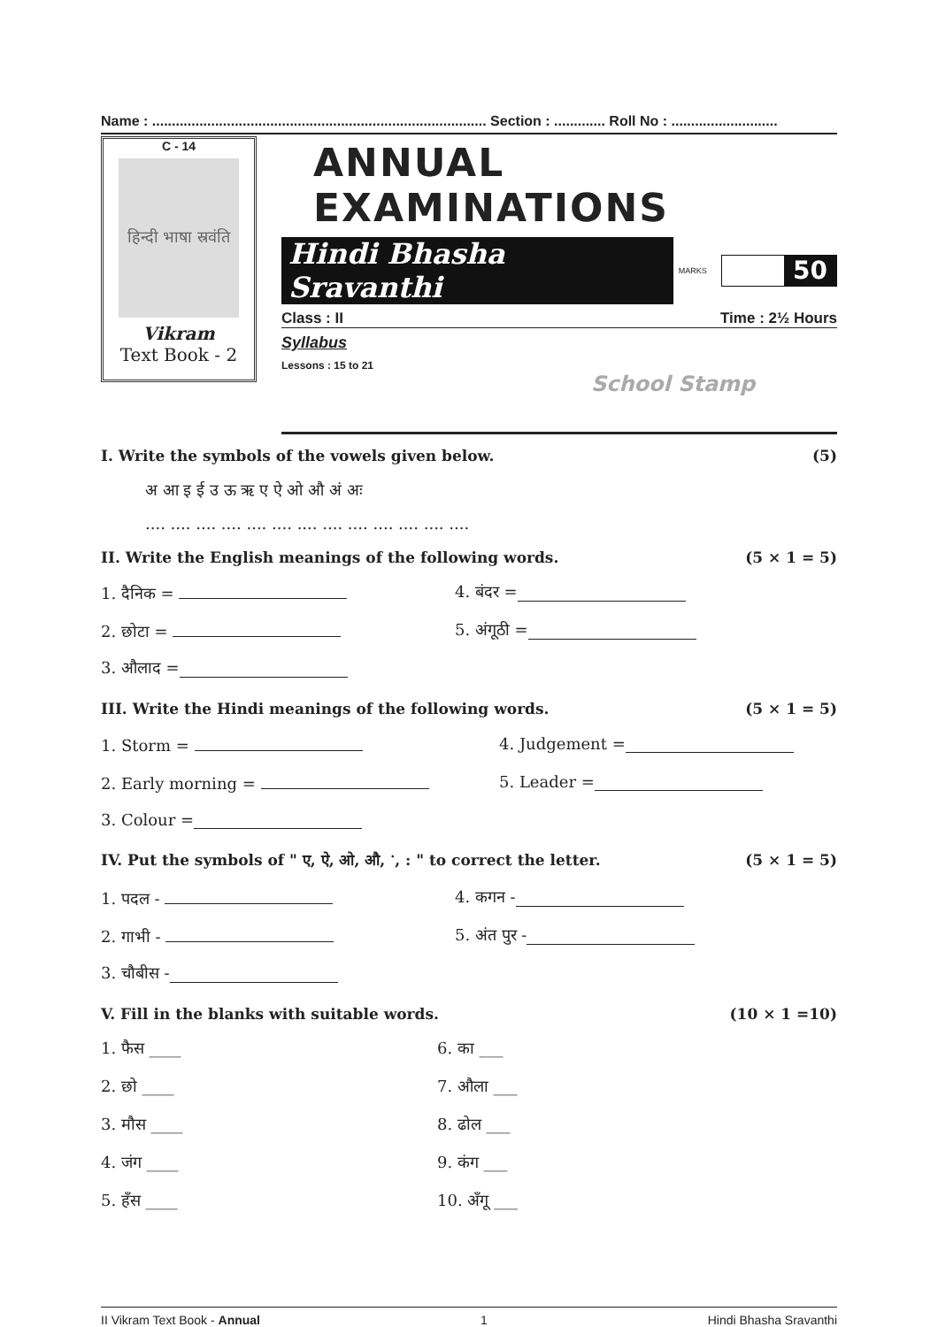Name : ..................................................................................... Section : ............. Roll No : ...........................
C - 14
हिन्दी भाषा स्रवंति
Vikram
Text Book - 2
ANNUAL EXAMINATIONS
Hindi Bhasha Sravanthi MARKS
50
Class : II Time : 2½ Hours
Syllabus
Lessons : 15 to 21
School Stamp
I. Write the symbols of the vowels given below. (5)
अ आ इ ई उ ऊ ऋ ए ऐ ओ औ अं अः
.... .... .... .... .... .... .... .... .... .... .... .... ....
II. Write the English meanings of the following words. (5 × 1 = 5)
1. दैनिक = 4. बंदर =
2. छोटा = 5. अंगूठी =
3. औलाद =
III. Write the Hindi meanings of the following words. (5 × 1 = 5)
1. Storm = 4. Judgement =
2. Early morning = 5. Leader =
3. Colour =
IV. Put the symbols of " ए, ऐ, ओ, औ, ॱ, : " to correct the letter. (5 × 1 = 5)
1. पदल - 4. कगन -
2. गाभी - 5. अंत पुर -
3. चौबीस -
V. Fill in the blanks with suitable words. (10 × 1 =10)
1. फैस ____ 6. का ___
2. छो ____ 7. औला ___
3. मौस ____ 8. ढोल ___
4. जंग ____ 9. कंग ___
5. हँस ____ 10. अँगू ___
II Vikram Text Book - Annual 1 Hindi Bhasha Sravanthi